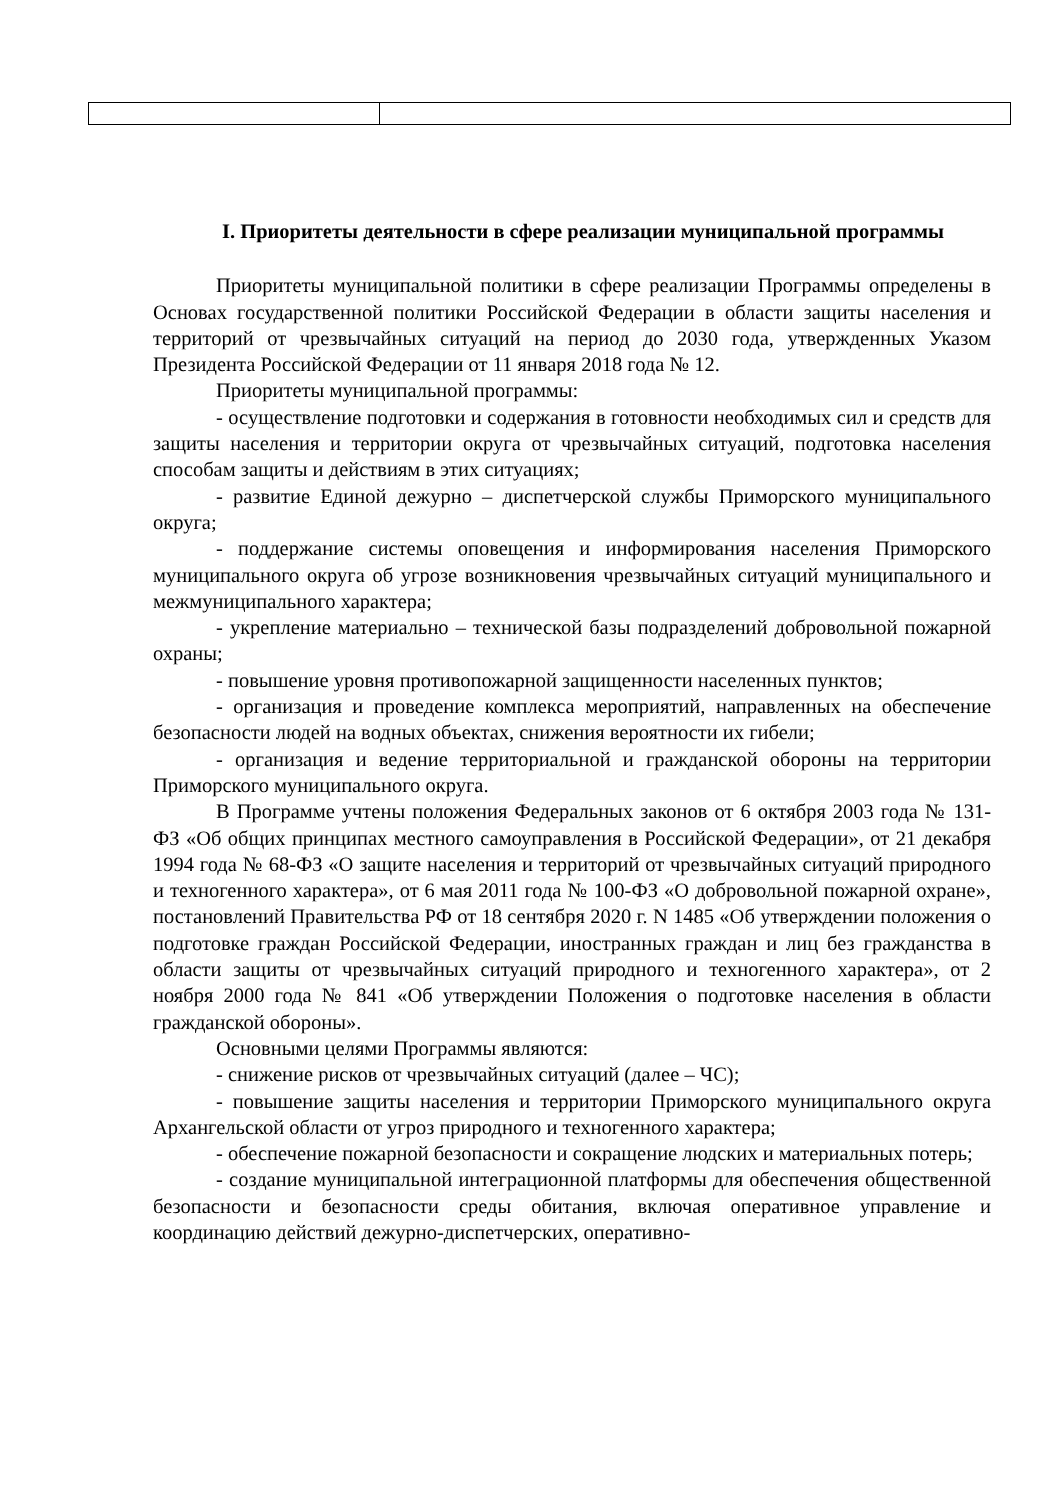I. Приоритеты деятельности в сфере реализации муниципальной программы
Приоритеты муниципальной политики в сфере реализации Программы определены в Основах государственной политики Российской Федерации в области защиты населения и территорий от чрезвычайных ситуаций на период до 2030 года, утвержденных Указом Президента Российской Федерации от 11 января 2018 года № 12.
Приоритеты муниципальной программы:
- осуществление подготовки и содержания в готовности необходимых сил и средств для защиты населения и территории округа от чрезвычайных ситуаций, подготовка населения способам защиты и действиям в этих ситуациях;
- развитие Единой дежурно – диспетчерской службы Приморского муниципального округа;
- поддержание системы оповещения и информирования населения Приморского муниципального округа об угрозе возникновения чрезвычайных ситуаций муниципального и межмуниципального характера;
- укрепление материально – технической базы подразделений добровольной пожарной охраны;
- повышение уровня противопожарной защищенности населенных пунктов;
- организация и проведение комплекса мероприятий, направленных на обеспечение безопасности людей на водных объектах, снижения вероятности их гибели;
- организация и ведение территориальной и гражданской обороны на территории Приморского муниципального округа.
В Программе учтены положения Федеральных законов от 6 октября 2003 года № 131-ФЗ «Об общих принципах местного самоуправления в Российской Федерации», от 21 декабря 1994 года № 68-ФЗ «О защите населения и территорий от чрезвычайных ситуаций природного и техногенного характера», от 6 мая 2011 года № 100-ФЗ «О добровольной пожарной охране», постановлений Правительства РФ от 18 сентября 2020 г. N 1485 «Об утверждении положения о подготовке граждан Российской Федерации, иностранных граждан и лиц без гражданства в области защиты от чрезвычайных ситуаций природного и техногенного характера», от 2 ноября 2000 года № 841 «Об утверждении Положения о подготовке населения в области гражданской обороны».
Основными целями Программы являются:
- снижение рисков от чрезвычайных ситуаций (далее – ЧС);
- повышение защиты населения и территории Приморского муниципального округа Архангельской области от угроз природного и техногенного характера;
- обеспечение пожарной безопасности и сокращение людских и материальных потерь;
- создание муниципальной интеграционной платформы для обеспечения общественной безопасности и безопасности среды обитания, включая оперативное управление и координацию действий дежурно-диспетчерских, оперативно-